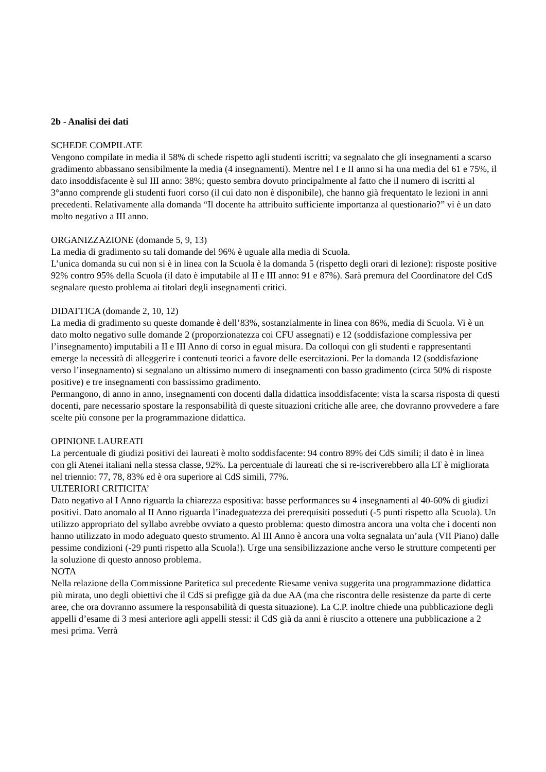2b - Analisi dei dati
SCHEDE COMPILATE
Vengono compilate in media il 58% di schede rispetto agli studenti iscritti; va segnalato che gli insegnamenti a scarso gradimento abbassano sensibilmente la media (4 insegnamenti). Mentre nel I e II anno si ha una media del 61 e 75%, il dato insoddisfacente è sul III anno: 38%; questo sembra dovuto principalmente al fatto che il numero di iscritti al 3°anno comprende gli studenti fuori corso (il cui dato non è disponibile), che hanno già frequentato le lezioni in anni precedenti. Relativamente alla domanda “Il docente ha attribuito sufficiente importanza al questionario?” vi è un dato molto negativo a III anno.
ORGANIZZAZIONE (domande 5, 9, 13)
La media di gradimento su tali domande del 96% è uguale alla media di Scuola.
L’unica domanda su cui non si è in linea con la Scuola è la domanda 5 (rispetto degli orari di lezione): risposte positive 92% contro 95% della Scuola (il dato è imputabile al II e III anno: 91 e 87%). Sarà premura del Coordinatore del CdS segnalare questo problema ai titolari degli insegnamenti critici.
DIDATTICA (domande 2, 10, 12)
La media di gradimento su queste domande è dell’83%, sostanzialmente in linea con 86%, media di Scuola. Vi è un dato molto negativo sulle domande 2 (proporzionatezza coi CFU assegnati) e 12 (soddisfazione complessiva per l’insegnamento) imputabili a II e III Anno di corso in egual misura. Da colloqui con gli studenti e rappresentanti emerge la necessità di alleggerire i contenuti teorici a favore delle esercitazioni. Per la domanda 12 (soddisfazione verso l’insegnamento) si segnalano un altissimo numero di insegnamenti con basso gradimento (circa 50% di risposte positive) e tre insegnamenti con bassissimo gradimento.
Permangono, di anno in anno, insegnamenti con docenti dalla didattica insoddisfacente: vista la scarsa risposta di questi docenti, pare necessario spostare la responsabilità di queste situazioni critiche alle aree, che dovranno provvedere a fare scelte più consone per la programmazione didattica.
OPINIONE LAUREATI
La percentuale di giudizi positivi dei laureati è molto soddisfacente: 94 contro 89% dei CdS simili; il dato è in linea con gli Atenei italiani nella stessa classe, 92%. La percentuale di laureati che si re-iscriverebbero alla LT è migliorata nel triennio: 77, 78, 83% ed è ora superiore ai CdS simili, 77%.
ULTERIORI CRITICITA’
Dato negativo al I Anno riguarda la chiarezza espositiva: basse performances su 4 insegnamenti al 40-60% di giudizi positivi. Dato anomalo al II Anno riguarda l’inadeguatezza dei prerequisiti posseduti (-5 punti rispetto alla Scuola). Un utilizzo appropriato del syllabo avrebbe ovviato a questo problema: questo dimostra ancora una volta che i docenti non hanno utilizzato in modo adeguato questo strumento. Al III Anno è ancora una volta segnalata un’aula (VII Piano) dalle pessime condizioni (-29 punti rispetto alla Scuola!). Urge una sensibilizzazione anche verso le strutture competenti per la soluzione di questo annoso problema.
NOTA
Nella relazione della Commissione Paritetica sul precedente Riesame veniva suggerita una programmazione didattica più mirata, uno degli obiettivi che il CdS si prefigge già da due AA (ma che riscontra delle resistenze da parte di certe aree, che ora dovranno assumere la responsabilità di questa situazione). La C.P. inoltre chiede una pubblicazione degli appelli d’esame di 3 mesi anteriore agli appelli stessi: il CdS già da anni è riuscito a ottenere una pubblicazione a 2 mesi prima. Verrà